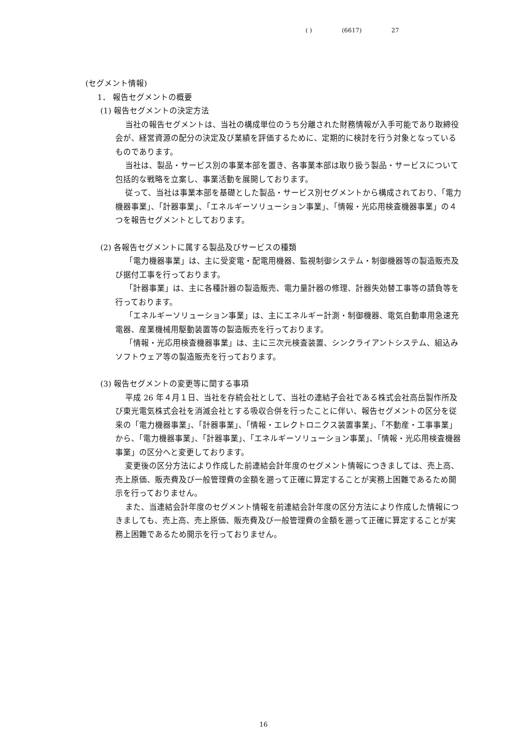( ) (6617) 27
(セグメント情報)
1． 報告セグメントの概要
(1) 報告セグメントの決定方法
当社の報告セグメントは、当社の構成単位のうち分離された財務情報が入手可能であり取締役会が、経営資源の配分の決定及び業績を評価するために、定期的に検討を行う対象となっているものであります。
当社は、製品・サービス別の事業本部を置き、各事業本部は取り扱う製品・サービスについて包括的な戦略を立案し、事業活動を展開しております。
従って、当社は事業本部を基礎とした製品・サービス別セグメントから構成されており、「電力機器事業」、「計器事業」、「エネルギーソリューション事業」、「情報・光応用検査機器事業」の４つを報告セグメントとしております。
(2) 各報告セグメントに属する製品及びサービスの種類
「電力機器事業」は、主に受変電・配電用機器、監視制御システム・制御機器等の製造販売及び据付工事を行っております。
「計器事業」は、主に各種計器の製造販売、電力量計器の修理、計器失効替工事等の請負等を行っております。
「エネルギーソリューション事業」は、主にエネルギー計測・制御機器、電気自動車用急速充電器、産業機械用駆動装置等の製造販売を行っております。
「情報・光応用検査機器事業」は、主に三次元検査装置、シンクライアントシステム、組込みソフトウェア等の製造販売を行っております。
(3) 報告セグメントの変更等に関する事項
平成 26 年４月１日、当社を存続会社として、当社の連結子会社である株式会社高岳製作所及び東光電気株式会社を消滅会社とする吸収合併を行ったことに伴い、報告セグメントの区分を従来の「電力機器事業」、「計器事業」、「情報・エレクトロニクス装置事業」、「不動産・工事事業」から、「電力機器事業」、「計器事業」、「エネルギーソリューション事業」、「情報・光応用検査機器事業」の区分へと変更しております。
変更後の区分方法により作成した前連結会計年度のセグメント情報につきましては、売上高、売上原価、販売費及び一般管理費の金額を遡って正確に算定することが実務上困難であるため開示を行っておりません。
また、当連結会計年度のセグメント情報を前連結会計年度の区分方法により作成した情報につきましても、売上高、売上原価、販売費及び一般管理費の金額を遡って正確に算定することが実務上困難であるため開示を行っておりません。
16